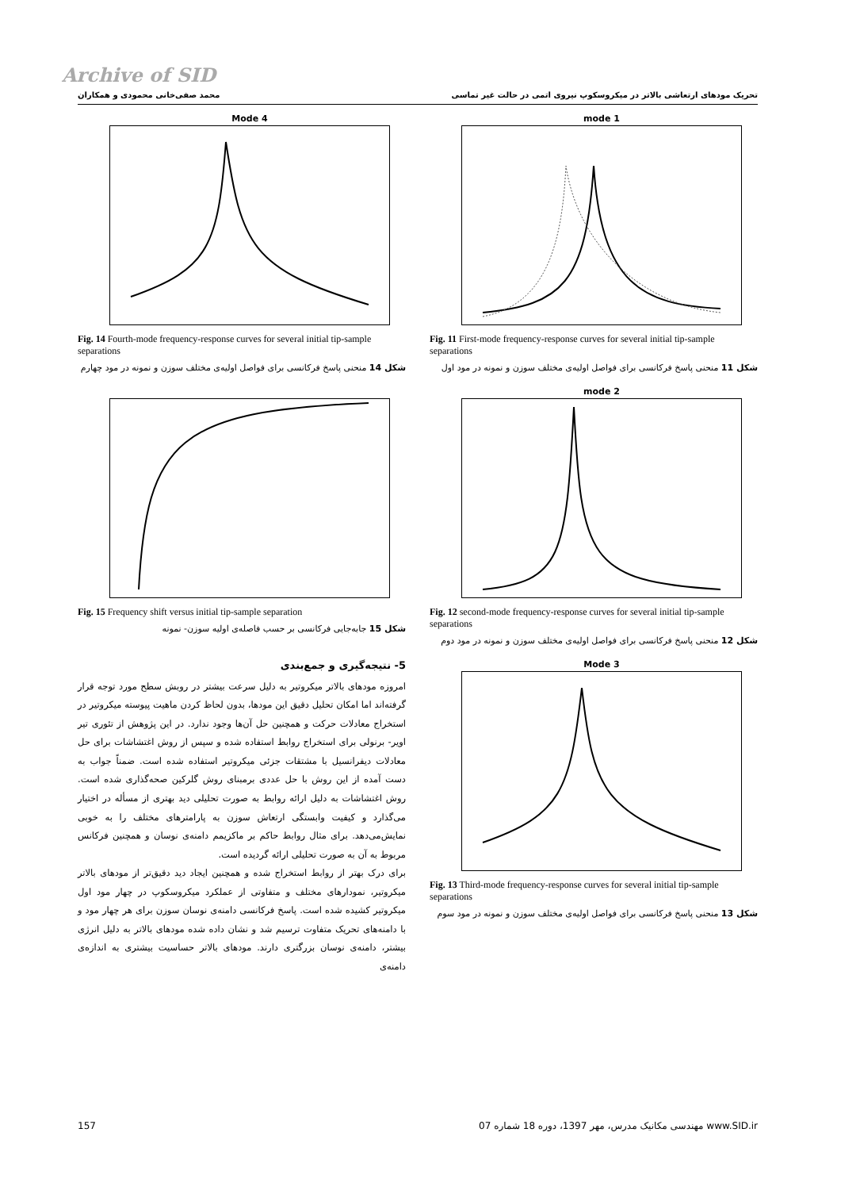Archive of SID
تحریک مودهای ارتعاشی بالاتر در میکروسکوپ نیروی اتمی در حالت غیر تماسی محمد صفی‌خانی محمودی و همکاران
mode 1
Fig. 11 First-mode frequency-response curves for several initial tip-sample separations
شکل 11 منحنی پاسخ فرکانسی برای فواصل اولیه‌ی مختلف سوزن و نمونه در مود اول
mode 2
Fig. 12 second-mode frequency-response curves for several initial tip-sample separations
شکل 12 منحنی پاسخ فرکانسی برای فواصل اولیه‌ی مختلف سوزن و نمونه در مود دوم
Mode 3
Fig. 13 Third-mode frequency-response curves for several initial tip-sample separations
شکل 13 منحنی پاسخ فرکانسی برای فواصل اولیه‌ی مختلف سوزن و نمونه در مود سوم
Mode 4
Fig. 14 Fourth-mode frequency-response curves for several initial tip-sample separations
شکل 14 منحنی پاسخ فرکانسی برای فواصل اولیه‌ی مختلف سوزن و نمونه در مود چهارم
Fig. 15 Frequency shift versus initial tip-sample separation
شکل 15 جابه‌جایی فرکانسی بر حسب فاصله‌ی اولیه سوزن- نمونه
5- نتیجه‌گیری و جمع‌بندی
امروزه مودهای بالاتر میکروتیر به دلیل سرعت بیشتر در روبش سطح مورد توجه قرار گرفته‌اند اما امکان تحلیل دقیق این مودها، بدون لحاظ کردن ماهیت پیوسته میکروتیر در استخراج معادلات حرکت و همچنین حل آن‌ها وجود ندارد. در این پژوهش از تئوری تیر اویر- برنولی برای استخراج روابط استفاده شده و سپس از روش اغتشاشات برای حل معادلات دیفرانسیل با مشتقات جزئی میکروتیر استفاده شده است. ضمناً جواب به دست آمده از این روش با حل عددی برمبنای روش گلرکین صحه‌گذاری شده است. روش اغتشاشات به دلیل ارائه روابط به صورت تحلیلی دید بهتری از مسأله در اختیار می‌گذارد و کیفیت وابستگی ارتعاش سوزن به پارامترهای مختلف را به خوبی نمایش‌می‌دهد. برای مثال روابط حاکم بر ماکزیمم دامنه‌ی نوسان و همچنین فرکانس مربوط به آن به صورت تحلیلی ارائه گردیده است.
برای درک بهتر از روابط استخراج شده و همچنین ایجاد دید دقیق‌تر از مودهای بالاتر میکروتیر، نمودارهای مختلف و متفاوتی از عملکرد میکروسکوپ در چهار مود اول میکروتیر کشیده شده است. پاسخ فرکانسی دامنه‌ی نوسان سوزن برای هر چهار مود و با دامنه‌های تحریک متفاوت ترسیم شد و نشان داده شده مودهای بالاتر به دلیل انرژی بیشتر، دامنه‌ی نوسان بزرگتری دارند. مودهای بالاتر حساسیت بیشتری به اندازه‌ی دامنه‌ی
157 مهندسی مکانیک مدرس، مهر 1397، دوره 18 شماره 07 www.SID.ir